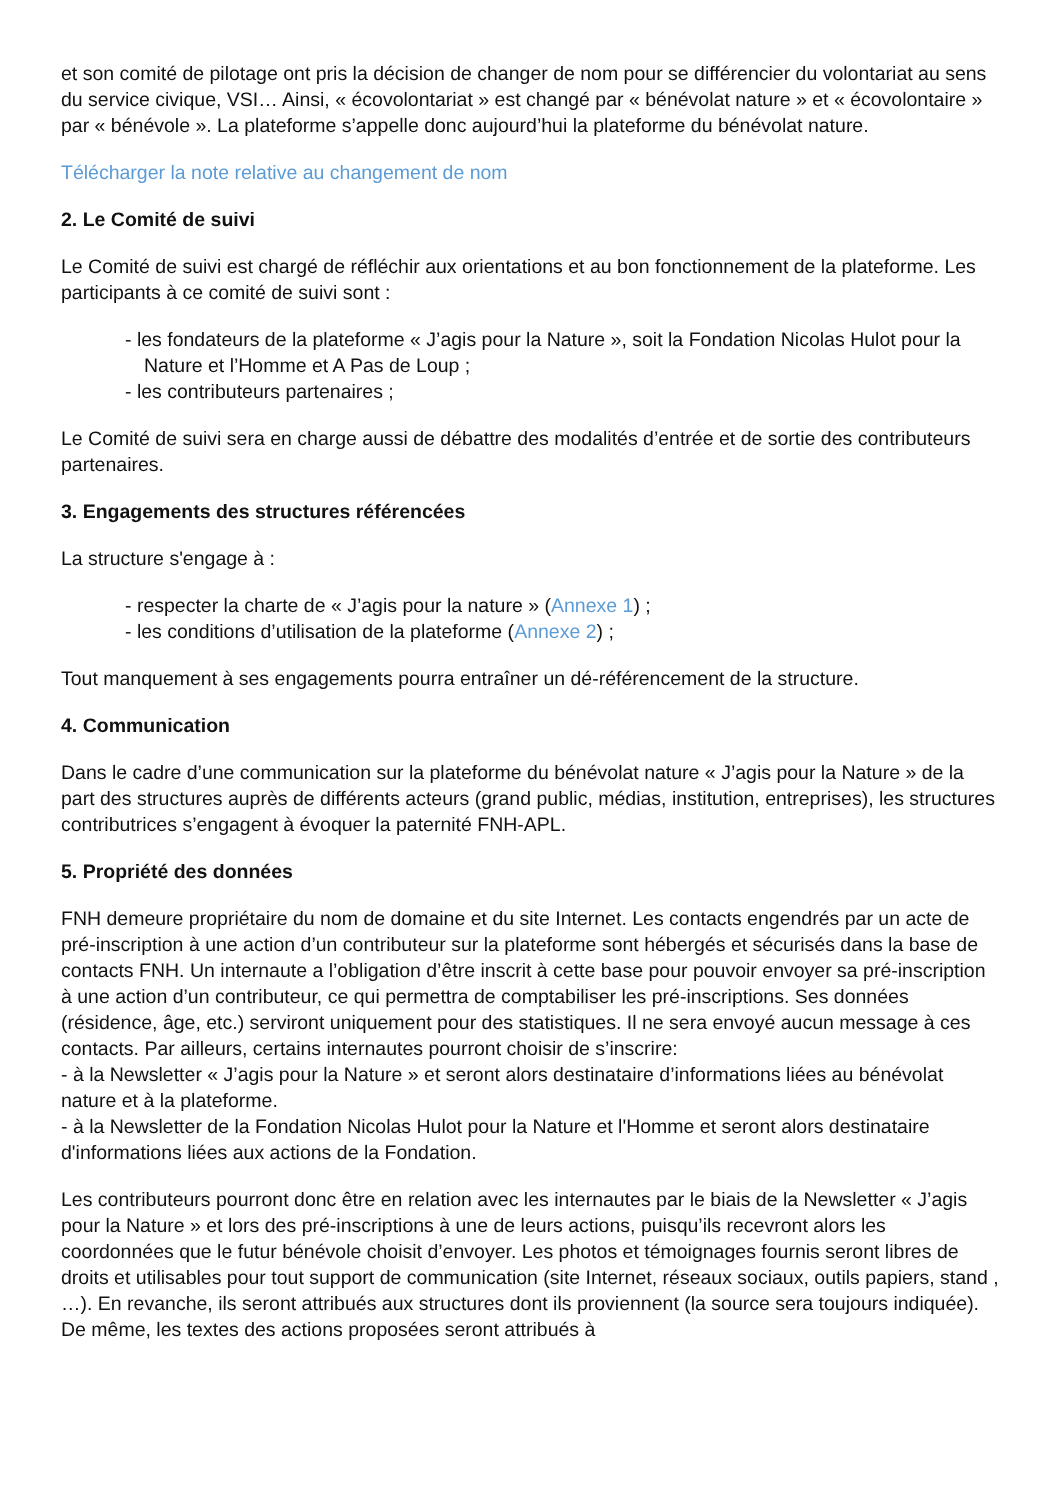et son comité de pilotage ont pris la décision de changer de nom pour se différencier du volontariat au sens du service civique, VSI… Ainsi, « écovolontariat » est changé par « bénévolat nature » et « écovolontaire » par « bénévole ». La plateforme s’appelle donc aujourd’hui la plateforme du bénévolat nature.
Télécharger la note relative au changement de nom
2. Le Comité de suivi
Le Comité de suivi est chargé de réfléchir aux orientations et au bon fonctionnement de la plateforme. Les participants à ce comité de suivi sont :
- les fondateurs de la plateforme « J’agis pour la Nature », soit la Fondation Nicolas Hulot pour la Nature et l’Homme et A Pas de Loup ;
- les contributeurs partenaires ;
Le Comité de suivi sera en charge aussi de débattre des modalités d’entrée et de sortie des contributeurs partenaires.
3. Engagements des structures référencées
La structure s'engage à :
- respecter la charte de « J’agis pour la nature » (Annexe 1) ;
- les conditions d’utilisation de la plateforme (Annexe 2) ;
Tout manquement à ses engagements pourra entraîner un dé-référencement de la structure.
4. Communication
Dans le cadre d’une communication sur la plateforme du bénévolat nature « J’agis pour la Nature » de la part des structures auprès de différents acteurs (grand public, médias, institution, entreprises), les structures contributrices s’engagent à évoquer la paternité FNH-APL.
5. Propriété des données
FNH demeure propriétaire du nom de domaine et du site Internet. Les contacts engendrés par un acte de pré-inscription à une action d’un contributeur sur la plateforme sont hébergés et sécurisés dans la base de contacts FNH. Un internaute a l’obligation d’être inscrit à cette base pour pouvoir envoyer sa pré-inscription à une action d’un contributeur, ce qui permettra de comptabiliser les pré-inscriptions. Ses données (résidence, âge, etc.) serviront uniquement pour des statistiques. Il ne sera envoyé aucun message à ces contacts. Par ailleurs, certains internautes pourront choisir de s’inscrire:
- à la Newsletter « J’agis pour la Nature » et seront alors destinataire d’informations liées au bénévolat nature et à la plateforme.
- à la Newsletter de la Fondation Nicolas Hulot pour la Nature et l'Homme et seront alors destinataire d'informations liées aux actions de la Fondation.
Les contributeurs pourront donc être en relation avec les internautes par le biais de la Newsletter « J’agis pour la Nature » et lors des pré-inscriptions à une de leurs actions, puisqu’ils recevront alors les coordonnées que le futur bénévole choisit d’envoyer. Les photos et témoignages fournis seront libres de droits et utilisables pour tout support de communication (site Internet, réseaux sociaux, outils papiers, stand , …). En revanche, ils seront attribués aux structures dont ils proviennent (la source sera toujours indiquée). De même, les textes des actions proposées seront attribués à